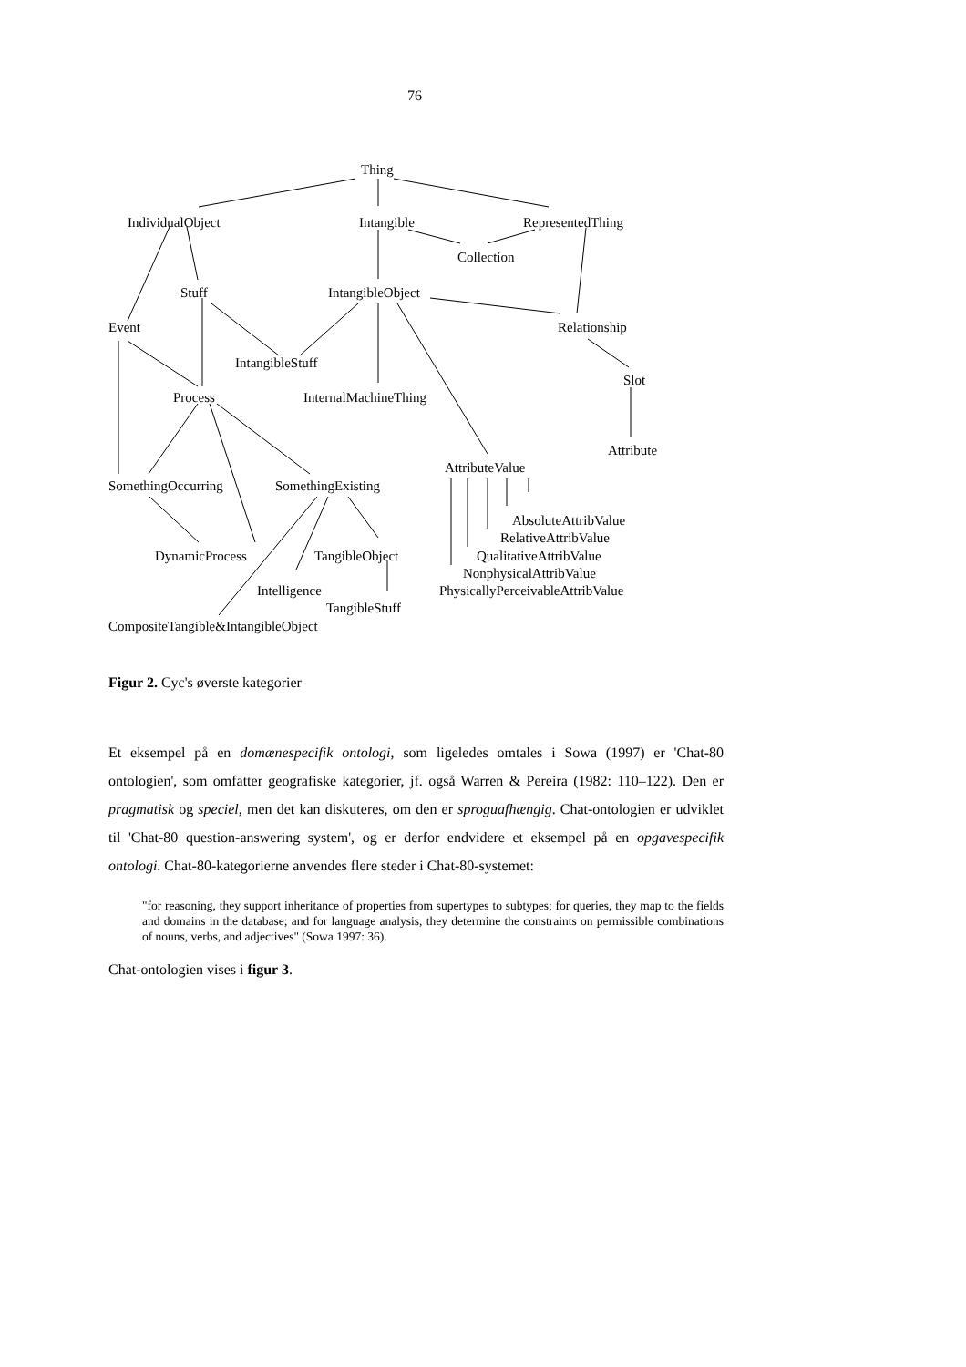76
Thing
IndividualObject
Intangible
RepresentedThing
Collection
Stuff
IntangibleObject
Event
Relationship
IntangibleStuff
Slot
Process
InternalMachineThing
Attribute
AttributeValue
SomethingOccurring
SomethingExisting
AbsoluteAttribValue
RelativeAttribValue
DynamicProcess
TangibleObject
QualitativeAttribValue
NonphysicalAttribValue
Intelligence
PhysicallyPerceivableAttribValue
TangibleStuff
CompositeTangible&IntangibleObject
Figur 2. Cyc's øverste kategorier
Et eksempel på en domænespecifik ontologi, som ligeledes omtales i Sowa (1997) er 'Chat-80 ontologien', som omfatter geografiske kategorier, jf. også Warren & Pereira (1982: 110–122). Den er pragmatisk og speciel, men det kan diskuteres, om den er sproguafhængig. Chat-ontologien er udviklet til 'Chat-80 question-answering system', og er derfor endvidere et eksempel på en opgavespecifik ontologi. Chat-80-kategorierne anvendes flere steder i Chat-80-systemet:
"for reasoning, they support inheritance of properties from supertypes to subtypes; for queries, they map to the fields and domains in the database; and for language analysis, they determine the constraints on permissible combinations of nouns, verbs, and adjectives" (Sowa 1997: 36).
Chat-ontologien vises i figur 3.